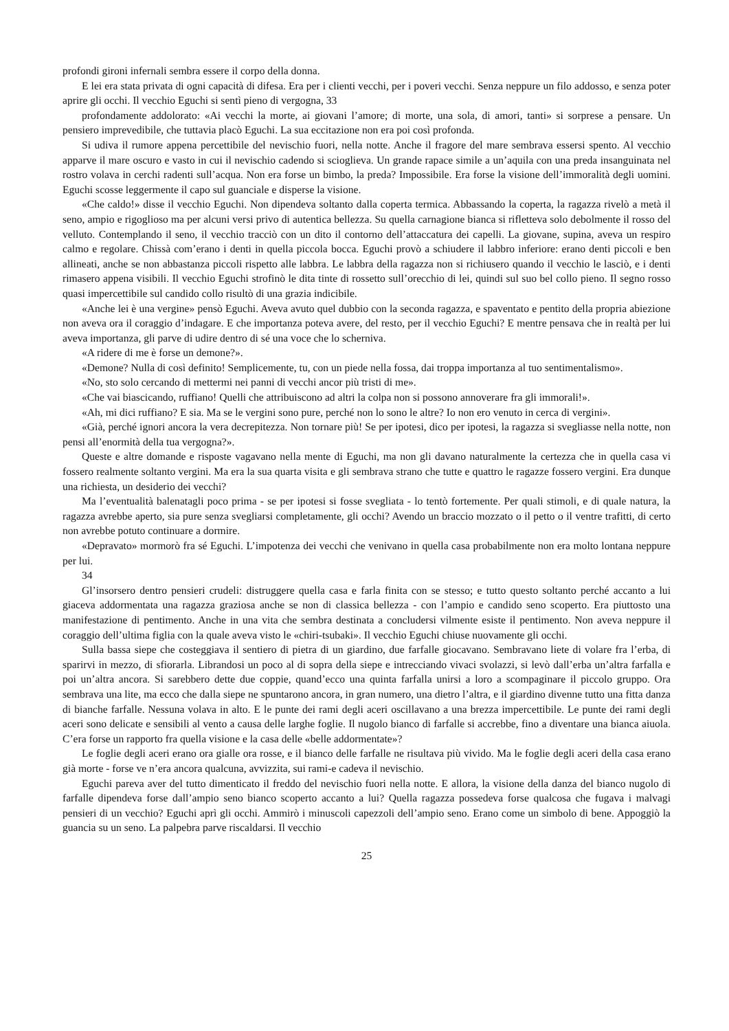profondi gironi infernali sembra essere il corpo della donna.
E lei era stata privata di ogni capacità di difesa. Era per i clienti vecchi, per i poveri vecchi. Senza neppure un filo addosso, e senza poter aprire gli occhi. Il vecchio Eguchi si sentì pieno di vergogna, 33
profondamente addolorato: «Ai vecchi la morte, ai giovani l’amore; di morte, una sola, di amori, tanti» si sorprese a pensare. Un pensiero imprevedibile, che tuttavia placò Eguchi. La sua eccitazione non era poi così profonda.
Si udiva il rumore appena percettibile del nevischio fuori, nella notte. Anche il fragore del mare sembrava essersi spento. Al vecchio apparve il mare oscuro e vasto in cui il nevischio cadendo si scioglieva. Un grande rapace simile a un’aquila con una preda insanguinata nel rostro volava in cerchi radenti sull’acqua. Non era forse un bimbo, la preda? Impossibile. Era forse la visione dell’immoralità degli uomini. Eguchi scosse leggermente il capo sul guanciale e disperse la visione.
«Che caldo!» disse il vecchio Eguchi. Non dipendeva soltanto dalla coperta termica. Abbassando la coperta, la ragazza rivelò a metà il seno, ampio e rigoglioso ma per alcuni versi privo di autentica bellezza. Su quella carnagione bianca si rifletteva solo debolmente il rosso del velluto. Contemplando il seno, il vecchio tracciò con un dito il contorno dell’attaccatura dei capelli. La giovane, supina, aveva un respiro calmo e regolare. Chissà com’erano i denti in quella piccola bocca. Eguchi provò a schiudere il labbro inferiore: erano denti piccoli e ben allineati, anche se non abbastanza piccoli rispetto alle labbra. Le labbra della ragazza non si richiusero quando il vecchio le lasciò, e i denti rimasero appena visibili. Il vecchio Eguchi strofinò le dita tinte di rossetto sull’orecchio di lei, quindi sul suo bel collo pieno. Il segno rosso quasi impercettibile sul candido collo risultò di una grazia indicibile.
«Anche lei è una vergine» pensò Eguchi. Aveva avuto quel dubbio con la seconda ragazza, e spaventato e pentito della propria abiezione non aveva ora il coraggio d’indagare. E che importanza poteva avere, del resto, per il vecchio Eguchi? E mentre pensava che in realtà per lui aveva importanza, gli parve di udire dentro di sé una voce che lo scherniva.
«A ridere di me è forse un demone?».
«Demone? Nulla di così definito! Semplicemente, tu, con un piede nella fossa, dai troppa importanza al tuo sentimentalismo».
«No, sto solo cercando di mettermi nei panni di vecchi ancor più tristi di me».
«Che vai biascicando, ruffiano! Quelli che attribuiscono ad altri la colpa non si possono annoverare fra gli immorali!».
«Ah, mi dici ruffiano? E sia. Ma se le vergini sono pure, perché non lo sono le altre? Io non ero venuto in cerca di vergini».
«Già, perché ignori ancora la vera decrepitezza. Non tornare più! Se per ipotesi, dico per ipotesi, la ragazza si svegliasse nella notte, non pensi all’enormità della tua vergogna?».
Queste e altre domande e risposte vagavano nella mente di Eguchi, ma non gli davano naturalmente la certezza che in quella casa vi fossero realmente soltanto vergini. Ma era la sua quarta visita e gli sembrava strano che tutte e quattro le ragazze fossero vergini. Era dunque una richiesta, un desiderio dei vecchi?
Ma l’eventualità balenatagli poco prima - se per ipotesi si fosse svegliata - lo tentò fortemente. Per quali stimoli, e di quale natura, la ragazza avrebbe aperto, sia pure senza svegliarsi completamente, gli occhi? Avendo un braccio mozzato o il petto o il ventre trafitti, di certo non avrebbe potuto continuare a dormire.
«Depravato» mormorò fra sé Eguchi. L’impotenza dei vecchi che venivano in quella casa probabilmente non era molto lontana neppure per lui.
34
Gl’insorsero dentro pensieri crudeli: distruggere quella casa e farla finita con se stesso; e tutto questo soltanto perché accanto a lui giaceva addormentata una ragazza graziosa anche se non di classica bellezza - con l’ampio e candido seno scoperto. Era piuttosto una manifestazione di pentimento. Anche in una vita che sembra destinata a concludersi vilmente esiste il pentimento. Non aveva neppure il coraggio dell’ultima figlia con la quale aveva visto le «chiri-tsubaki». Il vecchio Eguchi chiuse nuovamente gli occhi.
Sulla bassa siepe che costeggiava il sentiero di pietra di un giardino, due farfalle giocavano. Sembravano liete di volare fra l’erba, di sparirvi in mezzo, di sfiorarla. Librandosi un poco al di sopra della siepe e intrecciando vivaci svolazzi, si levò dall’erba un’altra farfalla e poi un’altra ancora. Si sarebbero dette due coppie, quand’ecco una quinta farfalla unirsi a loro a scompaginare il piccolo gruppo. Ora sembrava una lite, ma ecco che dalla siepe ne spuntarono ancora, in gran numero, una dietro l’altra, e il giardino divenne tutto una fitta danza di bianche farfalle. Nessuna volava in alto. E le punte dei rami degli aceri oscillavano a una brezza impercettibile. Le punte dei rami degli aceri sono delicate e sensibili al vento a causa delle larghe foglie. Il nugolo bianco di farfalle si accrebbe, fino a diventare una bianca aiuola. C’era forse un rapporto fra quella visione e la casa delle «belle addormentate»?
Le foglie degli aceri erano ora gialle ora rosse, e il bianco delle farfalle ne risultava più vivido. Ma le foglie degli aceri della casa erano già morte - forse ve n’era ancora qualcuna, avvizzita, sui rami-e cadeva il nevischio.
Eguchi pareva aver del tutto dimenticato il freddo del nevischio fuori nella notte. E allora, la visione della danza del bianco nugolo di farfalle dipendeva forse dall’ampio seno bianco scoperto accanto a lui? Quella ragazza possedeva forse qualcosa che fugava i malvagi pensieri di un vecchio? Eguchi aprì gli occhi. Ammirò i minuscoli capezzoli dell’ampio seno. Erano come un simbolo di bene. Appoggiò la guancia su un seno. La palpebra parve riscaldarsi. Il vecchio
25